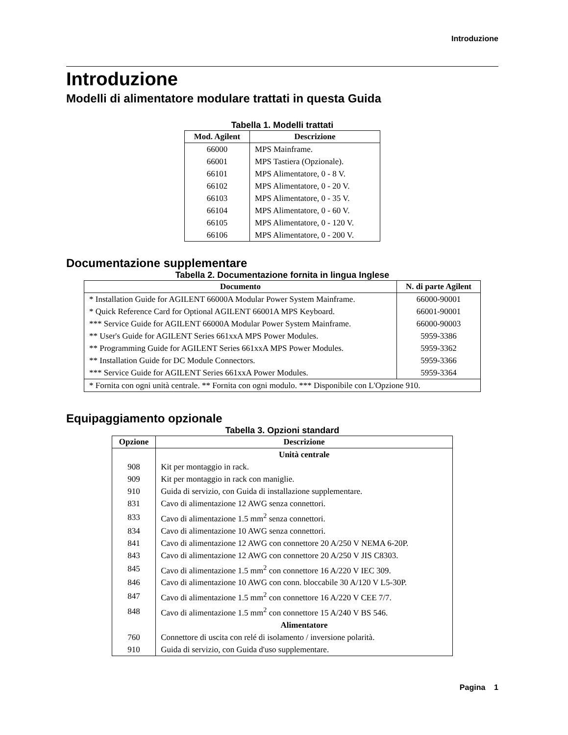Introduzione
Introduzione
Modelli di alimentatore modulare trattati in questa Guida
Tabella 1. Modelli trattati
| Mod. Agilent | Descrizione |
| --- | --- |
| 66000 | MPS Mainframe. |
| 66001 | MPS Tastiera (Opzionale). |
| 66101 | MPS Alimentatore, 0 - 8 V. |
| 66102 | MPS Alimentatore, 0 - 20 V. |
| 66103 | MPS Alimentatore, 0 - 35 V. |
| 66104 | MPS Alimentatore, 0 - 60 V. |
| 66105 | MPS Alimentatore, 0 - 120 V. |
| 66106 | MPS Alimentatore, 0 - 200 V. |
Documentazione supplementare
Tabella 2. Documentazione fornita in lingua Inglese
| Documento | N. di parte Agilent |
| --- | --- |
| * Installation Guide for AGILENT 66000A Modular Power System Mainframe. | 66000-90001 |
| * Quick Reference Card for Optional AGILENT 66001A MPS Keyboard. | 66001-90001 |
| *** Service Guide for AGILENT 66000A Modular Power System Mainframe. | 66000-90003 |
| ** User's Guide for AGILENT Series 661xxA MPS Power Modules. | 5959-3386 |
| ** Programming Guide for AGILENT Series 661xxA MPS Power Modules. | 5959-3362 |
| ** Installation Guide for DC Module Connectors. | 5959-3366 |
| *** Service Guide for AGILENT Series 661xxA Power Modules. | 5959-3364 |
| * Fornita con ogni unità centrale. ** Fornita con ogni modulo. *** Disponibile con L'Opzione 910. | |
Equipaggiamento opzionale
Tabella 3. Opzioni standard
| Opzione | Descrizione |
| --- | --- |
| | Unità centrale |
| 908 | Kit per montaggio in rack. |
| 909 | Kit per montaggio in rack con maniglie. |
| 910 | Guida di servizio, con Guida di installazione supplementare. |
| 831 | Cavo di alimentazione 12 AWG senza connettori. |
| 833 | Cavo di alimentazione 1.5 mm<sup>2</sup> senza connettori. |
| 834 | Cavo di alimentazione 10 AWG senza connettori. |
| 841 | Cavo di alimentazione 12 AWG con connettore 20 A/250 V NEMA 6-20P. |
| 843 | Cavo di alimentazione 12 AWG con connettore 20 A/250 V JIS C8303. |
| 845 | Cavo di alimentazione 1.5 mm<sup>2</sup> con connettore 16 A/220 V IEC 309. |
| 846 | Cavo di alimentazione 10 AWG con conn. bloccabile 30 A/120 V L5-30P. |
| 847 | Cavo di alimentazione 1.5 mm<sup>2</sup> con connettore 16 A/220 V CEE 7/7. |
| 848 | Cavo di alimentazione 1.5 mm<sup>2</sup> con connettore 15 A/240 V BS 546. |
| | Alimentatore |
| 760 | Connettore di uscita con relé di isolamento / inversione polarità. |
| 910 | Guida di servizio, con Guida d'uso supplementare. |
Pagina 1